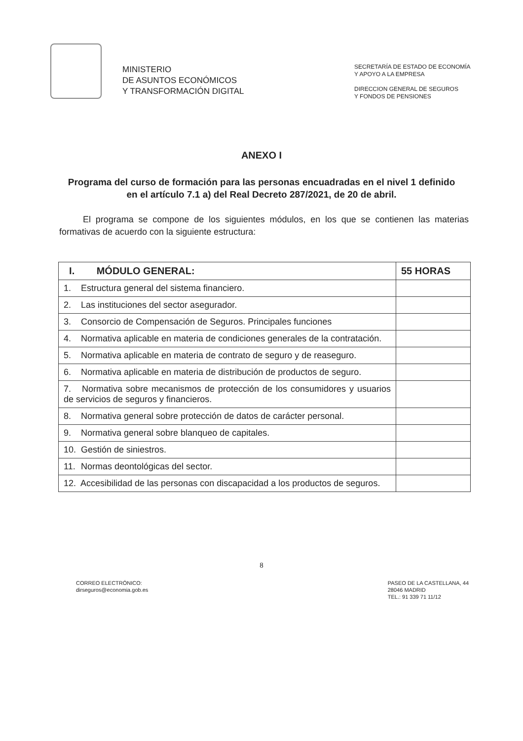MINISTERIO
DE ASUNTOS ECONÓMICOS
Y TRANSFORMACIÓN DIGITAL
SECRETARÍA DE ESTADO DE ECONOMÍA
Y APOYO A LA EMPRESA
DIRECCION GENERAL DE SEGUROS
Y FONDOS DE PENSIONES
ANEXO I
Programa del curso de formación para las personas encuadradas en el nivel 1 definido en el artículo 7.1 a) del Real Decreto 287/2021, de 20 de abril.
El programa se compone de los siguientes módulos, en los que se contienen las materias formativas de acuerdo con la siguiente estructura:
| I. MÓDULO GENERAL: | 55 HORAS |
| --- | --- |
| 1. Estructura general del sistema financiero. | |
| 2. Las instituciones del sector asegurador. | |
| 3. Consorcio de Compensación de Seguros. Principales funciones | |
| 4. Normativa aplicable en materia de condiciones generales de la contratación. | |
| 5. Normativa aplicable en materia de contrato de seguro y de reaseguro. | |
| 6. Normativa aplicable en materia de distribución de productos de seguro. | |
| 7. Normativa sobre mecanismos de protección de los consumidores y usuarios de servicios de seguros y financieros. | |
| 8. Normativa general sobre protección de datos de carácter personal. | |
| 9. Normativa general sobre blanqueo de capitales. | |
| 10. Gestión de siniestros. | |
| 11. Normas deontológicas del sector. | |
| 12. Accesibilidad de las personas con discapacidad a los productos de seguros. | |
8
CORREO ELECTRÓNICO:
dirseguros@economia.gob.es
PASEO DE LA CASTELLANA, 44
28046 MADRID
TEL.: 91 339 71 11/12